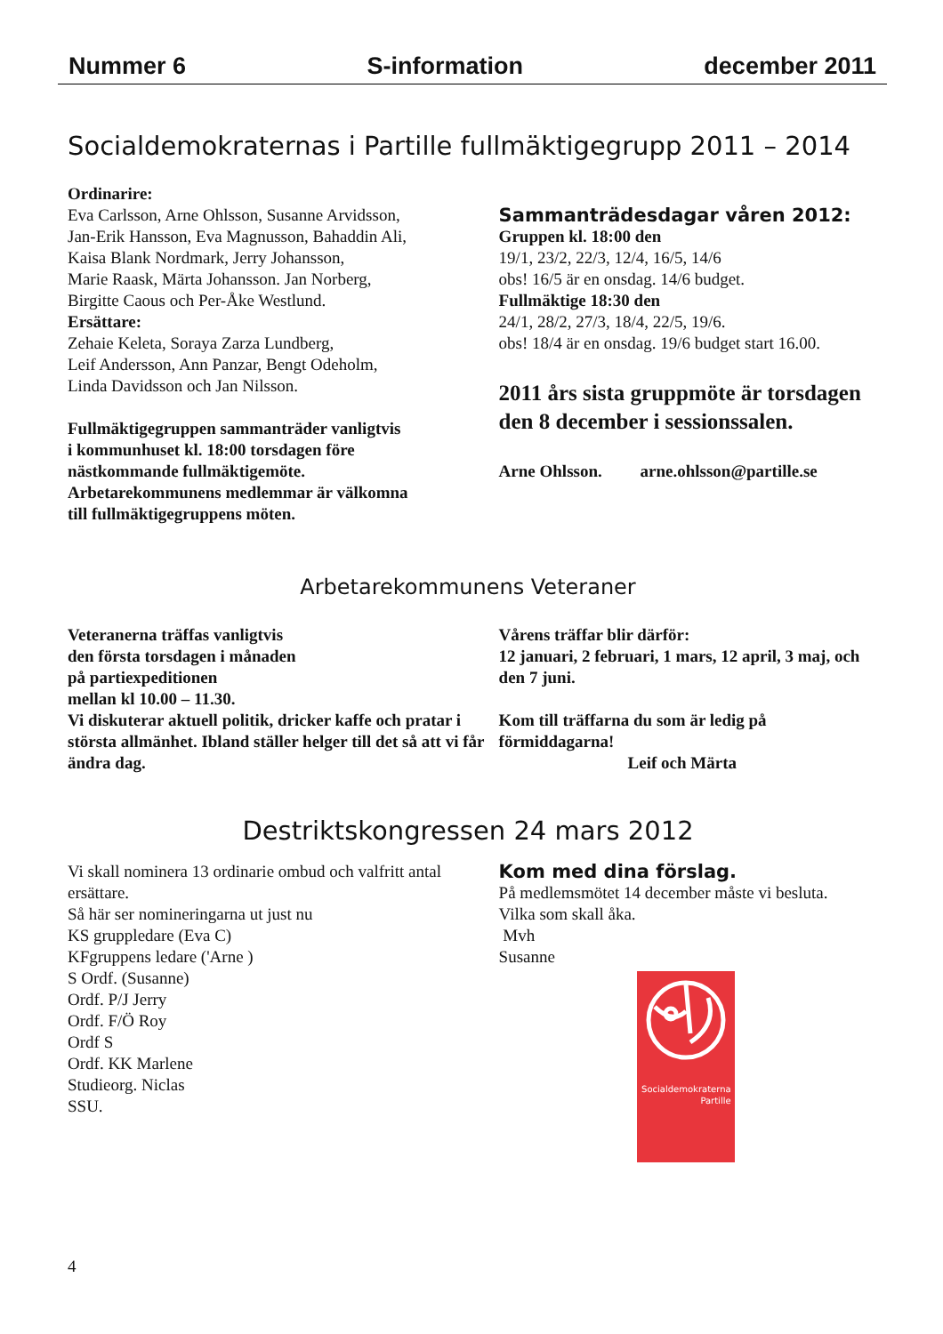Nummer 6 S-information december 2011
Socialdemokraternas i Partille fullmäktigegrupp 2011 – 2014
Ordinarire:
Eva Carlsson, Arne Ohlsson, Susanne Arvidsson,
Jan-Erik Hansson, Eva Magnusson, Bahaddin Ali,
Kaisa Blank Nordmark, Jerry Johansson,
Marie Raask, Märta Johansson. Jan Norberg,
Birgitte Caous och Per-Åke Westlund.
Ersättare:
Zehaie Keleta, Soraya Zarza Lundberg,
Leif Andersson, Ann Panzar, Bengt Odeholm,
Linda Davidsson och Jan Nilsson.
Fullmäktigegruppen sammanträder vanligtvis
i kommunhuset kl. 18:00 torsdagen före
nästkommande fullmäktigemöte.
Arbetarekommunens medlemmar är välkomna
till fullmäktigegruppens möten.
Sammanträdesdagar våren 2012:
Gruppen kl. 18:00 den
19/1, 23/2, 22/3, 12/4, 16/5, 14/6
obs! 16/5 är en onsdag. 14/6 budget.
Fullmäktige 18:30 den
24/1, 28/2, 27/3, 18/4, 22/5, 19/6.
obs! 18/4 är en onsdag. 19/6 budget start 16.00.
2011 års sista gruppmöte är torsdagen den 8 december i sessionssalen.
Arne Ohlsson. arne.ohlsson@partille.se
Arbetarekommunens Veteraner
Veteranerna träffas vanligtvis
den första torsdagen i månaden
på partiexpeditionen
mellan kl 10.00 – 11.30.
Vi diskuterar aktuell politik, dricker kaffe och pratar i största allmänhet. Ibland ställer helger till det så att vi får ändra dag.
Vårens träffar blir därför:
12 januari, 2 februari, 1 mars, 12 april, 3 maj, och den 7 juni.
Kom till träffarna du som är ledig på förmiddagarna!
Leif och Märta
Destriktskongressen 24 mars 2012
Vi skall nominera 13 ordinarie ombud och valfritt antal ersättare.
Så här ser nomineringarna ut just nu
KS gruppledare (Eva C)
KFgruppens ledare ('Arne )
S Ordf. (Susanne)
Ordf. P/J Jerry
Ordf. F/Ö Roy
Ordf S
Ordf. KK Marlene
Studieorg. Niclas
SSU.
Kom med dina förslag.
På medlemsmötet 14 december måste vi besluta.
Vilka som skall åka.
Mvh
Susanne
Socialdemokraterna Partille
4